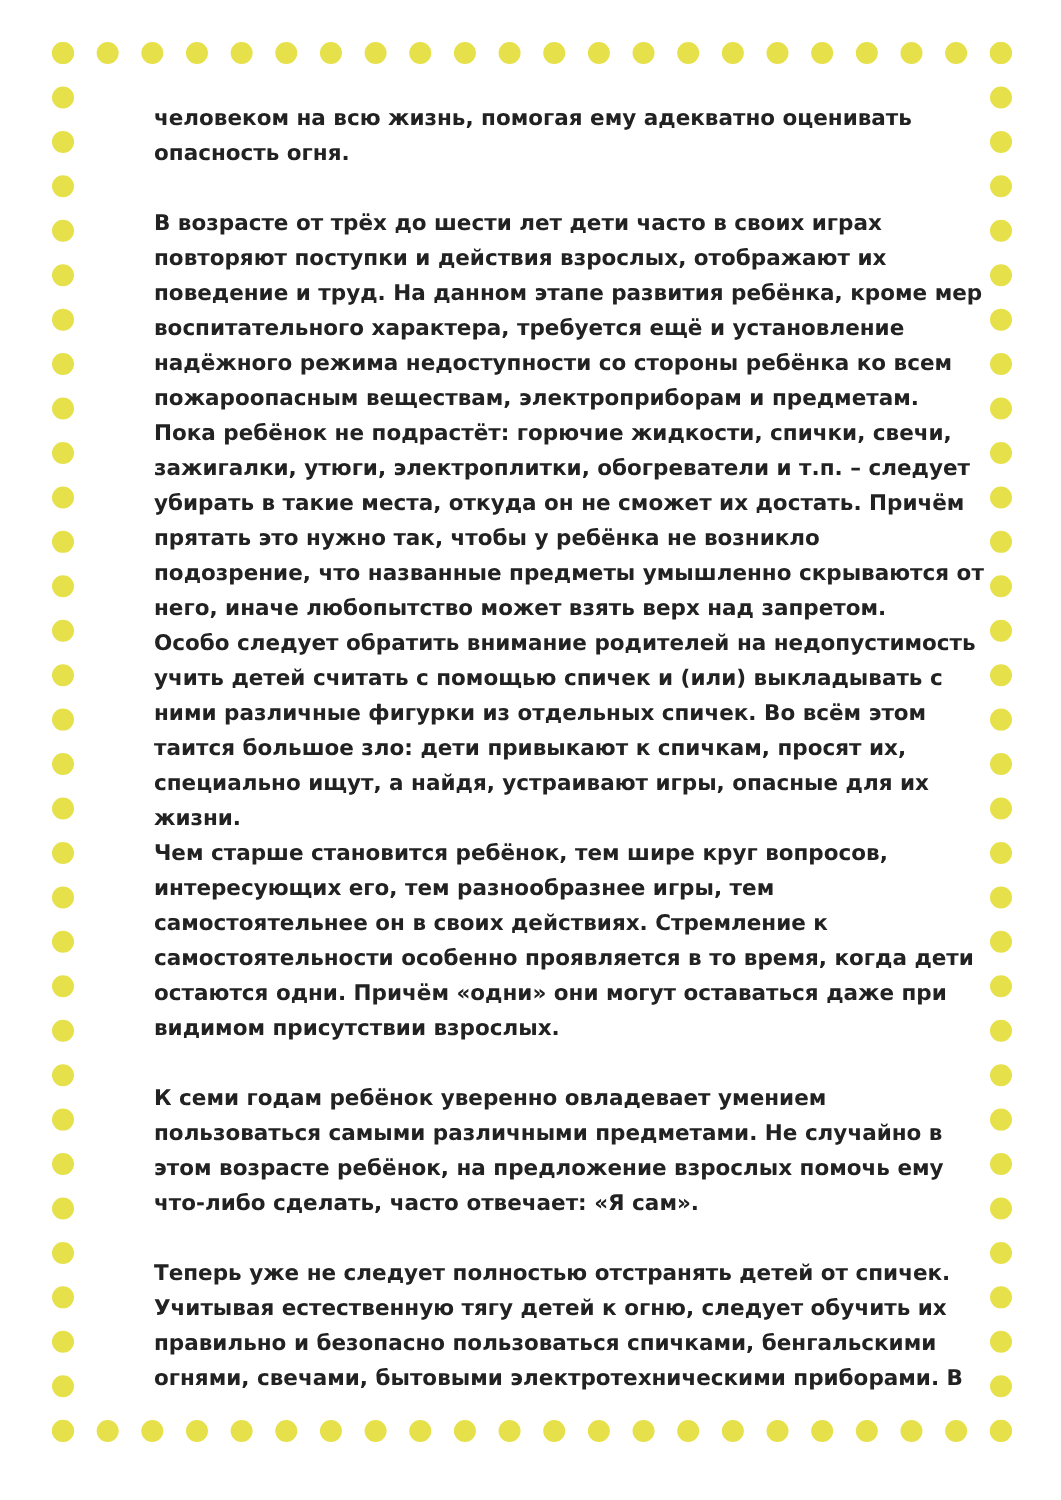человеком на всю жизнь, помогая ему адекватно оценивать опасность огня.
В возрасте от трёх до шести лет дети часто в своих играх повторяют поступки и действия взрослых, отображают их поведение и труд. На данном этапе развития ребёнка, кроме мер воспитательного характера, требуется ещё и установление надёжного режима недоступности со стороны ребёнка ко всем пожароопасным веществам, электроприборам и предметам.
Пока ребёнок не подрастёт: горючие жидкости, спички, свечи, зажигалки, утюги, электроплитки, обогреватели и т.п. – следует убирать в такие места, откуда он не сможет их достать. Причём прятать это нужно так, чтобы у ребёнка не возникло подозрение, что названные предметы умышленно скрываются от него, иначе любопытство может взять верх над запретом.
Особо следует обратить внимание родителей на недопустимость учить детей считать с помощью спичек и (или) выкладывать с ними различные фигурки из отдельных спичек. Во всём этом таится большое зло: дети привыкают к спичкам, просят их, специально ищут, а найдя, устраивают игры, опасные для их жизни.
Чем старше становится ребёнок, тем шире круг вопросов, интересующих его, тем разнообразнее игры, тем самостоятельнее он в своих действиях. Стремление к самостоятельности особенно проявляется в то время, когда дети остаются одни. Причём «одни» они могут оставаться даже при видимом присутствии взрослых.
К семи годам ребёнок уверенно овладевает умением пользоваться самыми различными предметами. Не случайно в этом возрасте ребёнок, на предложение взрослых помочь ему что-либо сделать, часто отвечает: «Я сам».
Теперь уже не следует полностью отстранять детей от спичек. Учитывая естественную тягу детей к огню, следует обучить их правильно и безопасно пользоваться спичками, бенгальскими огнями, свечами, бытовыми электротехническими приборами. В